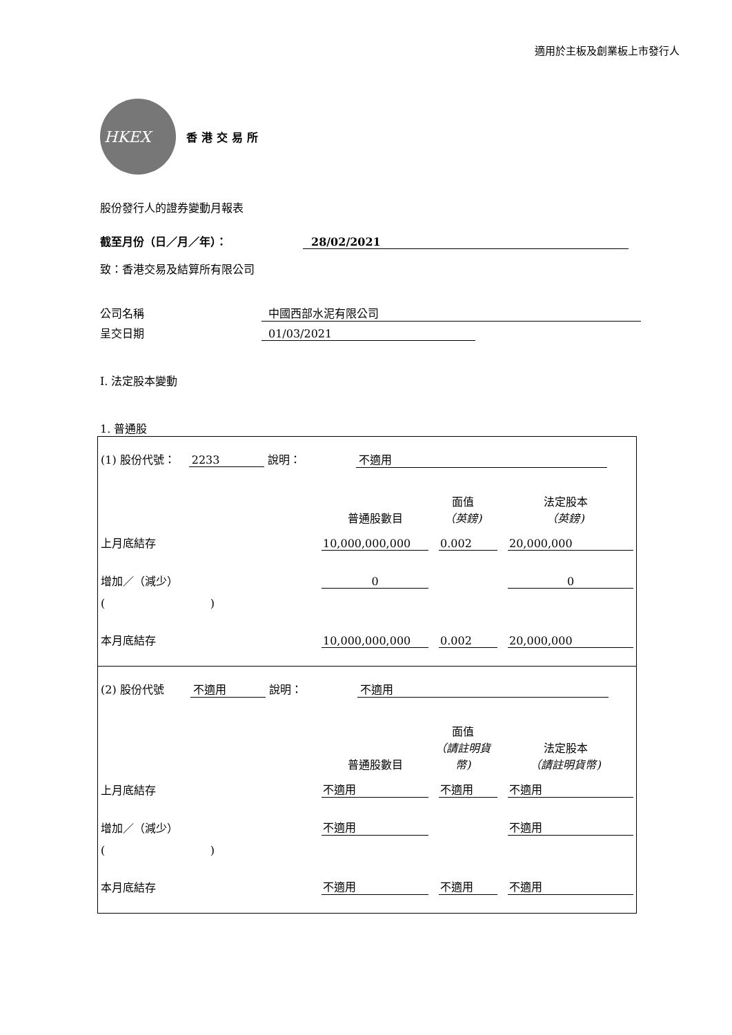適用於主板及創業板上市發行人
HKEX
香港交易所
股份發行人的證券變動月報表
截至月份（日／月／年）： 28/02/2021
致：香港交易及結算所有限公司
公司名稱 中國西部水泥有限公司
呈交日期 01/03/2021
I. 法定股本變動
1. 普通股
(1) 股份代號： 2233 說明： 不適用
| | 普通股數目 | 面值 （英鎊) | 法定股本 （英鎊) |
| 上月底結存 | 10,000,000,000 | 0.002 | 20,000,000 |
| 增加／（減少） | 0 | | 0 |
| ( ) | | | |
| 本月底結存 | 10,000,000,000 | 0.002 | 20,000,000 |
(2) 股份代號 不適用 說明： 不適用
| | 普通股數目 | 面值 （請註明貨幣) | 法定股本 （請註明貨幣) |
| 上月底結存 | 不適用 | 不適用 | 不適用 |
| 增加／（減少） | 不適用 | | 不適用 |
| ( ) | | | |
| 本月底結存 | 不適用 | 不適用 | 不適用 |